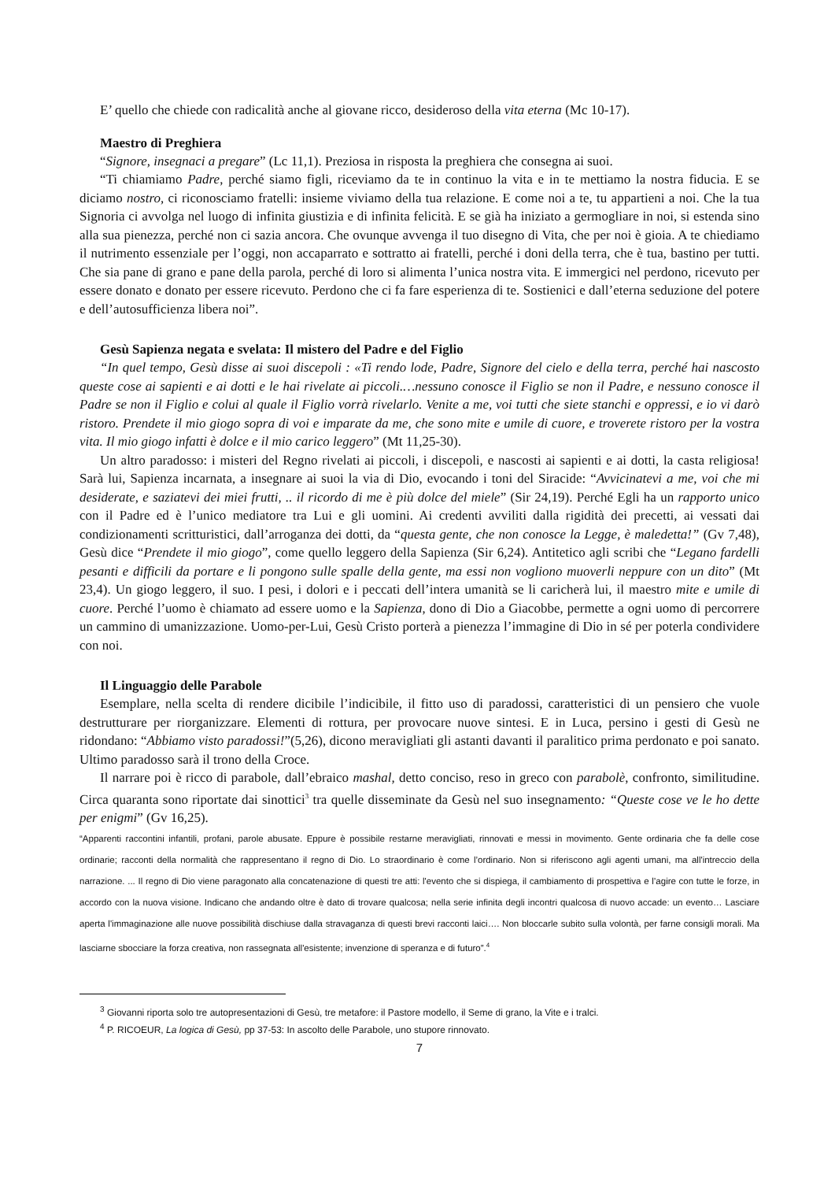E’ quello che chiede con radicalità anche al giovane ricco, desideroso della vita eterna (Mc 10-17).
Maestro di Preghiera
“Signore, insegnaci a pregare” (Lc 11,1). Preziosa in risposta la preghiera che consegna ai suoi.
“Ti chiamiamo Padre, perché siamo figli, riceviamo da te in continuo la vita e in te mettiamo la nostra fiducia. E se diciamo nostro, ci riconosciamo fratelli: insieme viviamo della tua relazione. E come noi a te, tu appartieni a noi. Che la tua Signoria ci avvolga nel luogo di infinita giustizia e di infinita felicità. E se già ha iniziato a germogliare in noi, si estenda sino alla sua pienezza, perché non ci sazia ancora. Che ovunque avvenga il tuo disegno di Vita, che per noi è gioia. A te chiediamo il nutrimento essenziale per l’oggi, non accaparrato e sottratto ai fratelli, perché i doni della terra, che è tua, bastino per tutti. Che sia pane di grano e pane della parola, perché di loro si alimenta l’unica nostra vita. E immergici nel perdono, ricevuto per essere donato e donato per essere ricevuto. Perdono che ci fa fare esperienza di te. Sostienici e dall’eterna seduzione del potere e dell’autosufficienza libera noi”.
Gesù Sapienza negata e svelata: Il mistero del Padre e del Figlio
“In quel tempo, Gesù disse ai suoi discepoli : «Ti rendo lode, Padre, Signore del cielo e della terra, perché hai nascosto queste cose ai sapienti e ai dotti e le hai rivelate ai piccoli.…nessuno conosce il Figlio se non il Padre, e nessuno conosce il Padre se non il Figlio e colui al quale il Figlio vorrà rivelarlo. Venite a me, voi tutti che siete stanchi e oppressi, e io vi darò ristoro. Prendete il mio giogo sopra di voi e imparate da me, che sono mite e umile di cuore, e troverete ristoro per la vostra vita. Il mio giogo infatti è dolce e il mio carico leggero” (Mt 11,25-30).
Un altro paradosso: i misteri del Regno rivelati ai piccoli, i discepoli, e nascosti ai sapienti e ai dotti, la casta religiosa! Sarà lui, Sapienza incarnata, a insegnare ai suoi la via di Dio, evocando i toni del Siracide: “Avvicinatevi a me, voi che mi desiderate, e saziatevi dei miei frutti, .. il ricordo di me è più dolce del miele” (Sir 24,19). Perché Egli ha un rapporto unico con il Padre ed è l’unico mediatore tra Lui e gli uomini. Ai credenti avviliti dalla rigidità dei precetti, ai vessati dai condizionamenti scritturistici, dall’arroganza dei dotti, da “questa gente, che non conosce la Legge, è maledetta!” (Gv 7,48), Gesù dice “Prendete il mio giogo”, come quello leggero della Sapienza (Sir 6,24). Antitetico agli scribi che “Legano fardelli pesanti e difficili da portare e li pongono sulle spalle della gente, ma essi non vogliono muoverli neppure con un dito” (Mt 23,4). Un giogo leggero, il suo. I pesi, i dolori e i peccati dell’intera umanità se li caricherà lui, il maestro mite e umile di cuore. Perché l’uomo è chiamato ad essere uomo e la Sapienza, dono di Dio a Giacobbe, permette a ogni uomo di percorrere un cammino di umanizzazione. Uomo-per-Lui, Gesù Cristo porterà a pienezza l’immagine di Dio in sé per poterla condividere con noi.
Il Linguaggio delle Parabole
Esemplare, nella scelta di rendere dicibile l’indicibile, il fitto uso di paradossi, caratteristici di un pensiero che vuole destrutturare per riorganizzare. Elementi di rottura, per provocare nuove sintesi. E in Luca, persino i gesti di Gesù ne ridondano: “Abbiamo visto paradossi!”(5,26), dicono meravigliati gli astanti davanti il paralitico prima perdonato e poi sanato. Ultimo paradosso sarà il trono della Croce.
Il narrare poi è ricco di parabole, dall’ebraico mashal, detto conciso, reso in greco con parabolè, confronto, similitudine. Circa quaranta sono riportate dai sinottici<sup>3</sup> tra quelle disseminate da Gesù nel suo insegnamento: “Queste cose ve le ho dette per enigmi” (Gv 16,25).
“Apparenti raccontini infantili, profani, parole abusate. Eppure è possibile restarne meravigliati, rinnovati e messi in movimento. Gente ordinaria che fa delle cose ordinarie; racconti della normalità che rappresentano il regno di Dio. Lo straordinario è come l’ordinario. Non si riferiscono agli agenti umani, ma all'intreccio della narrazione. ... Il regno di Dio viene paragonato alla concatenazione di questi tre atti: l'evento che si dispiega, il cambiamento di prospettiva e l’agire con tutte le forze, in accordo con la nuova visione. Indicano che andando oltre è dato di trovare qualcosa; nella serie infinita degli incontri qualcosa di nuovo accade: un evento… Lasciare aperta l'immaginazione alle nuove possibilità dischiuse dalla stravaganza di questi brevi racconti laici…. Non bloccarle subito sulla volontà, per farne consigli morali. Ma lasciarne sbocciare la forza creativa, non rassegnata all'esistente; invenzione di speranza e di futuro”.<sup>4</sup>
<sup>3</sup> Giovanni riporta solo tre autopresentazioni di Gesù, tre metafore: il Pastore modello, il Seme di grano, la Vite e i tralci.
<sup>4</sup> P. RICOEUR, La logica di Gesù, pp 37-53: In ascolto delle Parabole, uno stupore rinnovato.
7